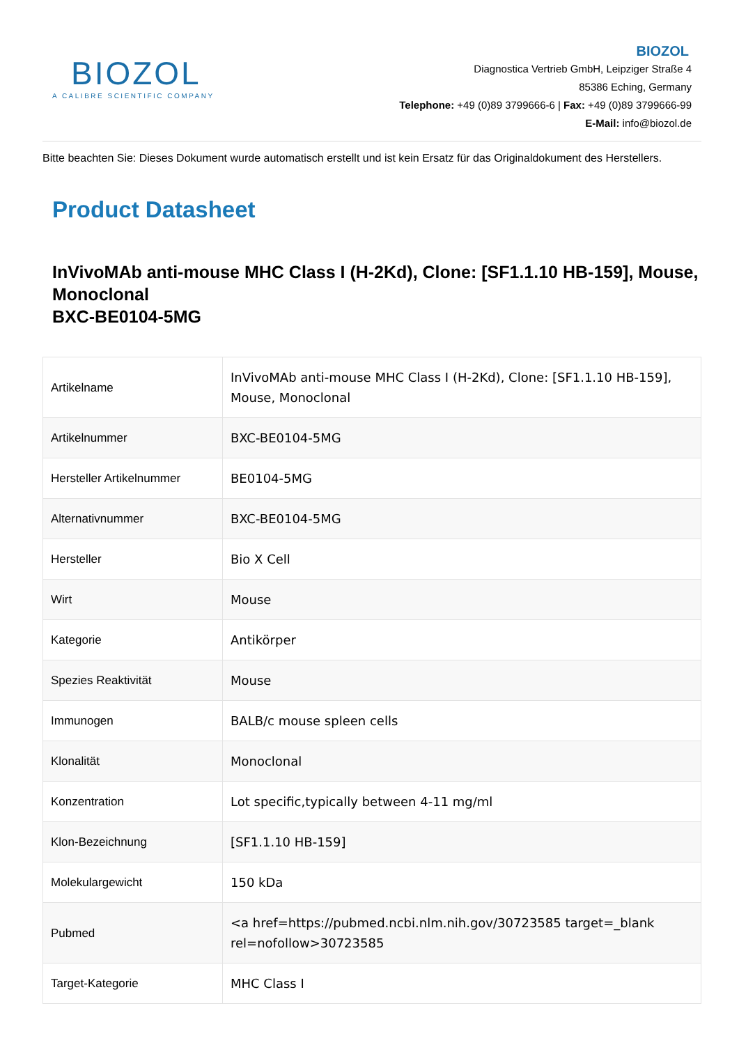BIOZOL
A CALIBRE SCIENTIFIC COMPANY
BIOZOL
Diagnostica Vertrieb GmbH, Leipziger Straße 4
85386 Eching, Germany
Telephone: +49 (0)89 3799666-6 | Fax: +49 (0)89 3799666-99
E-Mail: info@biozol.de
Bitte beachten Sie: Dieses Dokument wurde automatisch erstellt und ist kein Ersatz für das Originaldokument des Herstellers.
Product Datasheet
InVivoMAb anti-mouse MHC Class I (H-2Kd), Clone: [SF1.1.10 HB-159], Mouse, Monoclonal
BXC-BE0104-5MG
| Artikelname | InVivoMAb anti-mouse MHC Class I (H-2Kd), Clone: [SF1.1.10 HB-159], Mouse, Monoclonal |
| Artikelnummer | BXC-BE0104-5MG |
| Hersteller Artikelnummer | BE0104-5MG |
| Alternativnummer | BXC-BE0104-5MG |
| Hersteller | Bio X Cell |
| Wirt | Mouse |
| Kategorie | Antikörper |
| Spezies Reaktivität | Mouse |
| Immunogen | BALB/c mouse spleen cells |
| Klonalität | Monoclonal |
| Konzentration | Lot specific,typically between 4-11 mg/ml |
| Klon-Bezeichnung | [SF1.1.10 HB-159] |
| Molekulargewicht | 150 kDa |
| Pubmed | <a href=https://pubmed.ncbi.nlm.nih.gov/30723585 target=_blank rel=nofollow>30723585 |
| Target-Kategorie | MHC Class I |